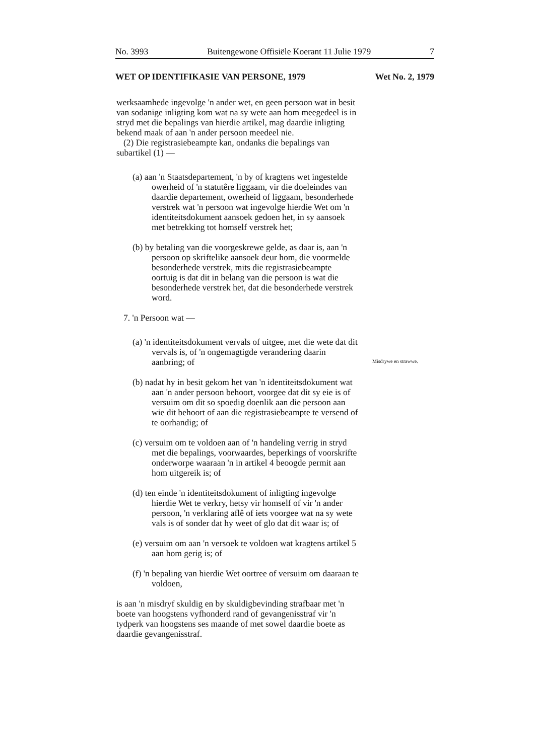No. 3993 Buitengewone Offisiële Koerant 11 Julie 1979 7
WET OP IDENTIFIKASIE VAN PERSONE, 1979 Wet No. 2, 1979
Misdrywe en strawwe.
werksaamhede ingevolge 'n ander wet, en geen persoon wat in besit van sodanige inligting kom wat na sy wete aan hom meegedeel is in stryd met die bepalings van hierdie artikel, mag daardie inligting bekend maak of aan 'n ander persoon meedeel nie.
(2) Die registrasiebeampte kan, ondanks die bepalings van subartikel (1) —
(a) aan 'n Staatsdepartement, 'n by of kragtens wet ingestelde owerheid of 'n statutêre liggaam, vir die doeleindes van daardie departement, owerheid of liggaam, besonderhede verstrek wat 'n persoon wat ingevolge hierdie Wet om 'n identiteitsdokument aansoek gedoen het, in sy aansoek met betrekking tot homself verstrek het;
(b) by betaling van die voorgeskrewe gelde, as daar is, aan 'n persoon op skriftelike aansoek deur hom, die voormelde besonderhede verstrek, mits die registrasiebeampte oortuig is dat dit in belang van die persoon is wat die besonderhede verstrek het, dat die besonderhede verstrek word.
7. 'n Persoon wat —
(a) 'n identiteitsdokument vervals of uitgee, met die wete dat dit vervals is, of 'n ongemagtigde verandering daarin aanbring; of
(b) nadat hy in besit gekom het van 'n identiteitsdokument wat aan 'n ander persoon behoort, voorgee dat dit sy eie is of versuim om dit so spoedig doenlik aan die persoon aan wie dit behoort of aan die registrasiebeampte te versend of te oorhandig; of
(c) versuim om te voldoen aan of 'n handeling verrig in stryd met die bepalings, voorwaardes, beperkings of voorskrifte onderworpe waaraan 'n in artikel 4 beoogde permit aan hom uitgereik is; of
(d) ten einde 'n identiteitsdokument of inligting ingevolge hierdie Wet te verkry, hetsy vir homself of vir 'n ander persoon, 'n verklaring aflê of iets voorgee wat na sy wete vals is of sonder dat hy weet of glo dat dit waar is; of
(e) versuim om aan 'n versoek te voldoen wat kragtens artikel 5 aan hom gerig is; of
(f) 'n bepaling van hierdie Wet oortree of versuim om daaraan te voldoen,
is aan 'n misdryf skuldig en by skuldigbevinding strafbaar met 'n boete van hoogstens vyfhonderd rand of gevangenisstraf vir 'n tydperk van hoogstens ses maande of met sowel daardie boete as daardie gevangenisstraf.